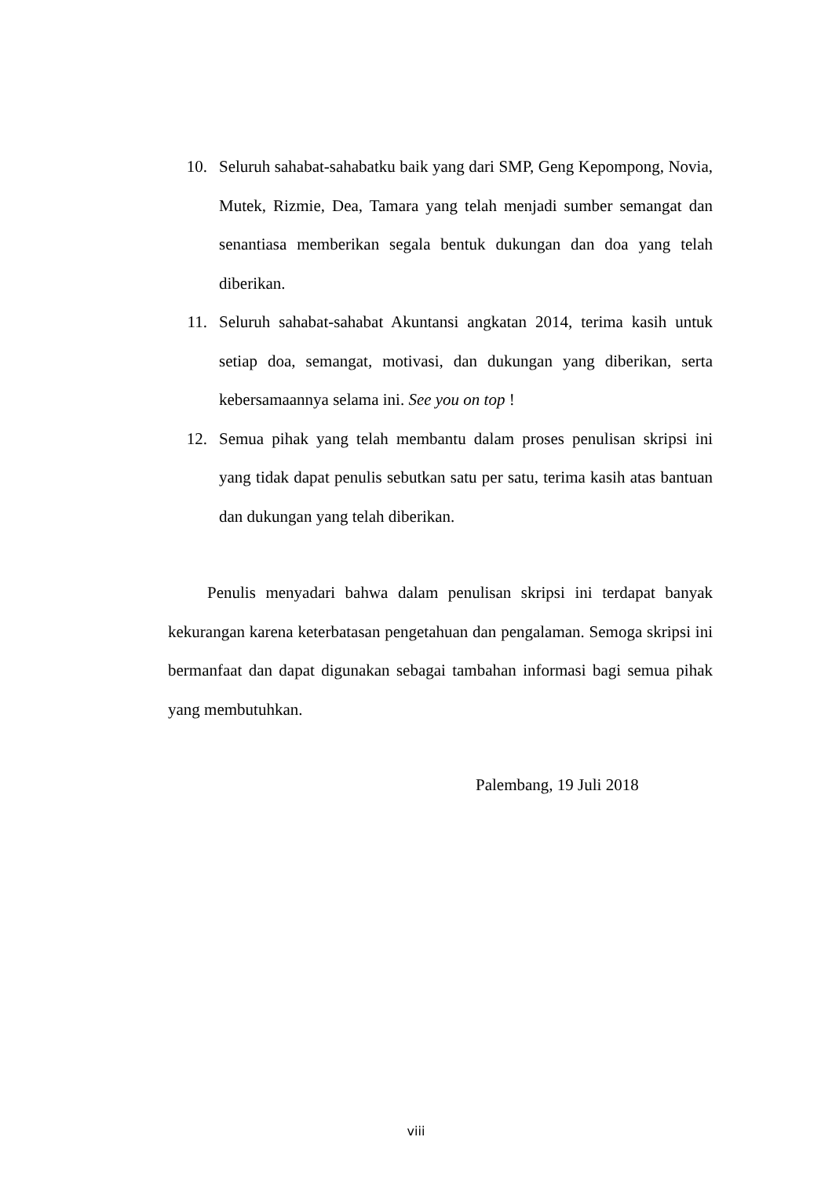10. Seluruh sahabat-sahabatku baik yang dari SMP, Geng Kepompong, Novia, Mutek, Rizmie, Dea, Tamara yang telah menjadi sumber semangat dan senantiasa memberikan segala bentuk dukungan dan doa yang telah diberikan.
11. Seluruh sahabat-sahabat Akuntansi angkatan 2014, terima kasih untuk setiap doa, semangat, motivasi, dan dukungan yang diberikan, serta kebersamaannya selama ini. See you on top !
12. Semua pihak yang telah membantu dalam proses penulisan skripsi ini yang tidak dapat penulis sebutkan satu per satu, terima kasih atas bantuan dan dukungan yang telah diberikan.
Penulis menyadari bahwa dalam penulisan skripsi ini terdapat banyak kekurangan karena keterbatasan pengetahuan dan pengalaman. Semoga skripsi ini bermanfaat dan dapat digunakan sebagai tambahan informasi bagi semua pihak yang membutuhkan.
Palembang, 19 Juli 2018
viii